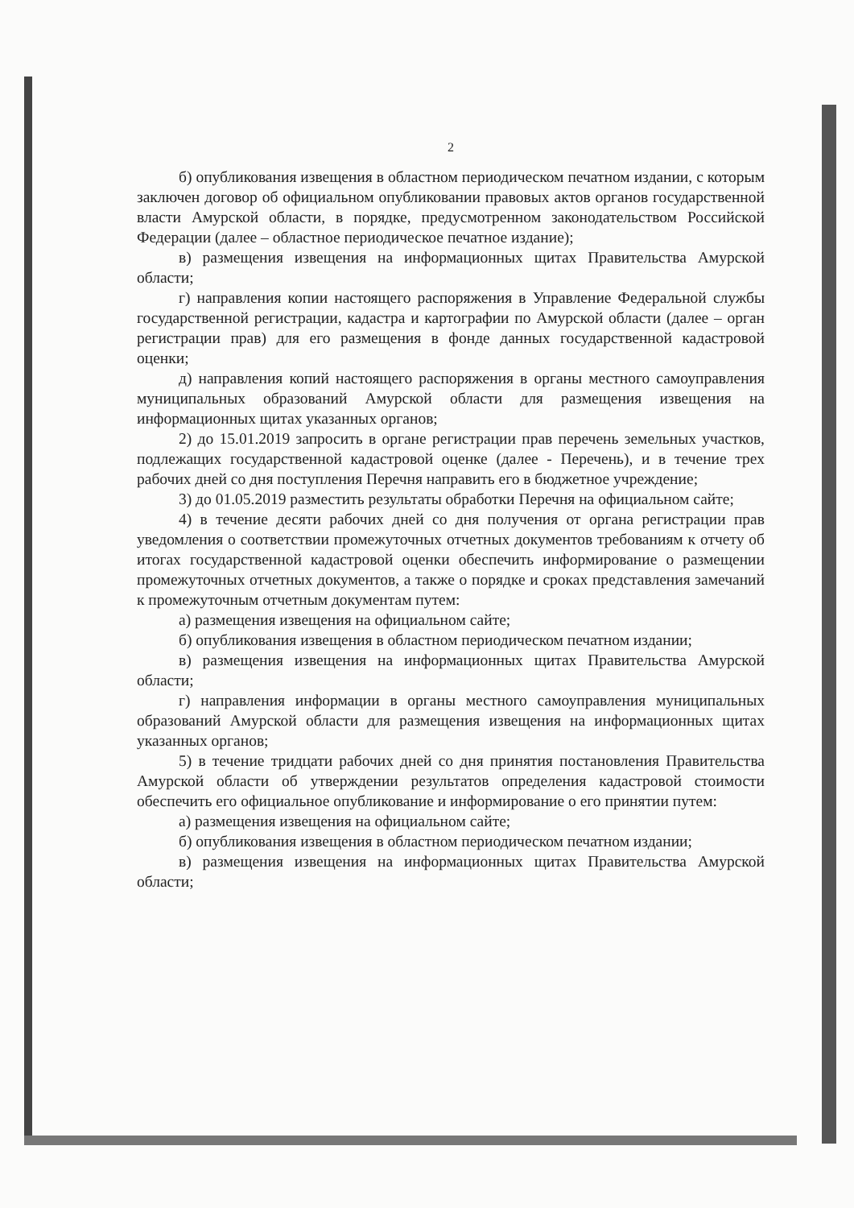2
б) опубликования извещения в областном периодическом печатном издании, с которым заключен договор об официальном опубликовании правовых актов органов государственной власти Амурской области, в порядке, предусмотренном законодательством Российской Федерации (далее – областное периодическое печатное издание);
в) размещения извещения на информационных щитах Правительства Амурской области;
г) направления копии настоящего распоряжения в Управление Федеральной службы государственной регистрации, кадастра и картографии по Амурской области (далее – орган регистрации прав) для его размещения в фонде данных государственной кадастровой оценки;
д) направления копий настоящего распоряжения в органы местного самоуправления муниципальных образований Амурской области для размещения извещения на информационных щитах указанных органов;
2) до 15.01.2019 запросить в органе регистрации прав перечень земельных участков, подлежащих государственной кадастровой оценке (далее - Перечень), и в течение трех рабочих дней со дня поступления Перечня направить его в бюджетное учреждение;
3) до 01.05.2019 разместить результаты обработки Перечня на официальном сайте;
4) в течение десяти рабочих дней со дня получения от органа регистрации прав уведомления о соответствии промежуточных отчетных документов требованиям к отчету об итогах государственной кадастровой оценки обеспечить информирование о размещении промежуточных отчетных документов, а также о порядке и сроках представления замечаний к промежуточным отчетным документам путем:
а) размещения извещения на официальном сайте;
б) опубликования извещения в областном периодическом печатном издании;
в) размещения извещения на информационных щитах Правительства Амурской области;
г) направления информации в органы местного самоуправления муниципальных образований Амурской области для размещения извещения на информационных щитах указанных органов;
5) в течение тридцати рабочих дней со дня принятия постановления Правительства Амурской области об утверждении результатов определения кадастровой стоимости обеспечить его официальное опубликование и информирование о его принятии путем:
а) размещения извещения на официальном сайте;
б) опубликования извещения в областном периодическом печатном издании;
в) размещения извещения на информационных щитах Правительства Амурской области;